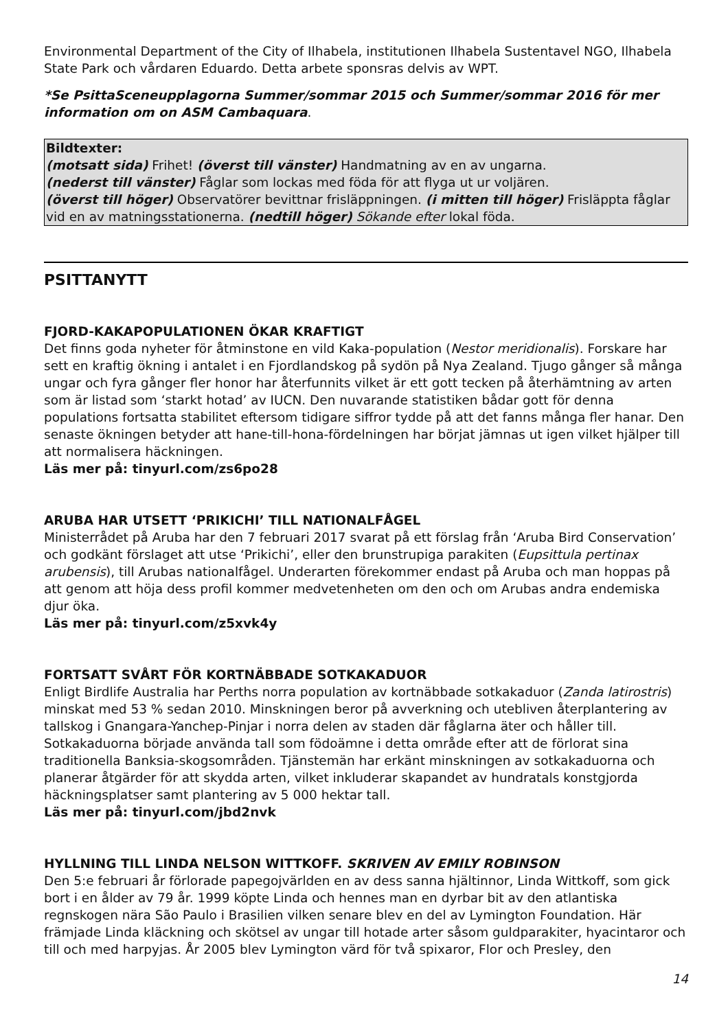Environmental Department of the City of Ilhabela, institutionen Ilhabela Sustentavel NGO, Ilhabela State Park och vårdaren Eduardo. Detta arbete sponsras delvis av WPT.
*Se PsittaSceneupplagorna Summer/sommar 2015 och Summer/sommar 2016 för mer information om on ASM Cambaquara.
Bildtexter:
(motsatt sida) Frihet! (överst till vänster) Handmatning av en av ungarna.
(nederst till vänster) Fåglar som lockas med föda för att flyga ut ur voljären.
(överst till höger) Observatörer bevittnar frisläppningen. (i mitten till höger) Frisläppta fåglar vid en av matningsstationerna. (nedtill höger) Sökande efter lokal föda.
PSITTANYTT
FJORD-KAKAPOPULATIONEN ÖKAR KRAFTIGT
Det finns goda nyheter för åtminstone en vild Kaka-population (Nestor meridionalis). Forskare har sett en kraftig ökning i antalet i en Fjordlandskog på sydön på Nya Zealand. Tjugo gånger så många ungar och fyra gånger fler honor har återfunnits vilket är ett gott tecken på återhämtning av arten som är listad som ‘starkt hotad’ av IUCN. Den nuvarande statistiken bådar gott för denna populations fortsatta stabilitet eftersom tidigare siffror tydde på att det fanns många fler hanar. Den senaste ökningen betyder att hane-till-hona-fördelningen har börjat jämnas ut igen vilket hjälper till att normalisera häckningen.
Läs mer på: tinyurl.com/zs6po28
ARUBA HAR UTSETT ‘PRIKICHI’ TILL NATIONALFÅGEL
Ministerrådet på Aruba har den 7 februari 2017 svarat på ett förslag från ‘Aruba Bird Conservation’ och godkänt förslaget att utse ‘Prikichi’, eller den brunstrupiga parakiten (Eupsittula pertinax arubensis), till Arubas nationalfågel. Underarten förekommer endast på Aruba och man hoppas på att genom att höja dess profil kommer medvetenheten om den och om Arubas andra endemiska djur öka.
Läs mer på: tinyurl.com/z5xvk4y
FORTSATT SVÅRT FÖR KORTNÄBBADE SOTKAKADUOR
Enligt Birdlife Australia har Perths norra population av kortnäbbade sotkakaduor (Zanda latirostris) minskat med 53 % sedan 2010. Minskningen beror på avverkning och utebliven återplantering av tallskog i Gnangara-Yanchep-Pinjar i norra delen av staden där fåglarna äter och håller till. Sotkakaduorna började använda tall som födoämne i detta område efter att de förlorat sina traditionella Banksia-skogsområden. Tjänstemän har erkänt minskningen av sotkakaduorna och planerar åtgärder för att skydda arten, vilket inkluderar skapandet av hundratals konstgjorda häckningsplatser samt plantering av 5 000 hektar tall.
Läs mer på: tinyurl.com/jbd2nvk
HYLLNING TILL LINDA NELSON WITTKOFF. SKRIVEN AV EMILY ROBINSON
Den 5:e februari år förlorade papegojvärlden en av dess sanna hjältinnor, Linda Wittkoff, som gick bort i en ålder av 79 år. 1999 köpte Linda och hennes man en dyrbar bit av den atlantiska regnskogen nära São Paulo i Brasilien vilken senare blev en del av Lymington Foundation. Här främjade Linda kläckning och skötsel av ungar till hotade arter såsom guldparakiter, hyacintaror och till och med harpyjas. År 2005 blev Lymington värd för två spixaror, Flor och Presley, den
14